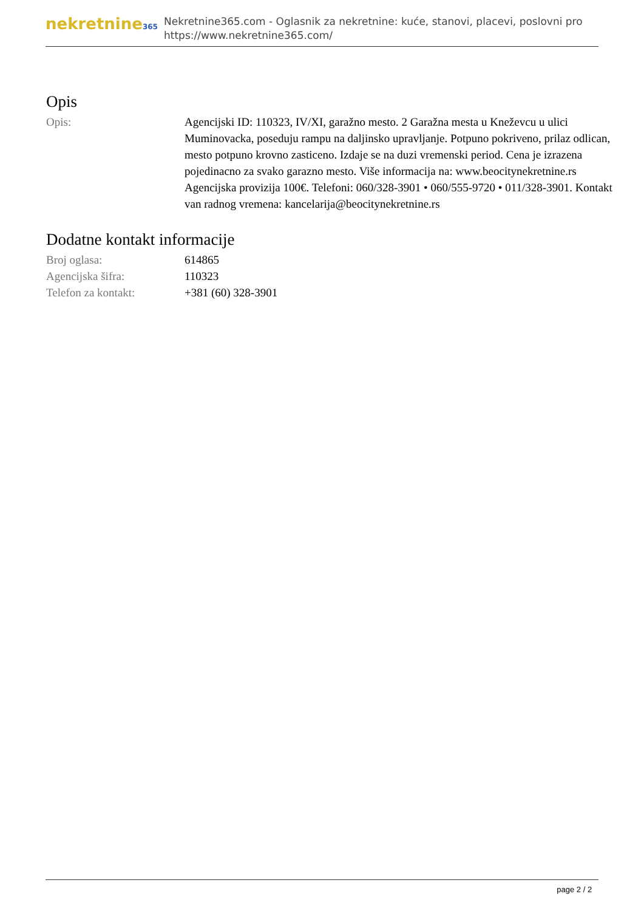nekretnine365
Nekretnine365.com - Oglasnik za nekretnine: kuće, stanovi, placevi, poslovni pro
https://www.nekretnine365.com/
Opis
| Opis: | Agencijski ID: 110323, IV/XI, garažno mesto. 2 Garažna mesta u Kneževcu u ulici Muminovacka, poseduju rampu na daljinsko upravljanje. Potpuno pokriveno, prilaz odlican, mesto potpuno krovno zasticeno. Izdaje se na duzi vremenski period. Cena je izrazena pojedinacno za svako garazno mesto. Više informacija na: www.beocitynekretnine.rs Agencijska provizija 100€. Telefoni: 060/328-3901 • 060/555-9720 • 011/328-3901. Kontakt van radnog vremena: kancelarija@beocitynekretnine.rs |
Dodatne kontakt informacije
| Broj oglasa: | 614865 |
| Agencijska šifra: | 110323 |
| Telefon za kontakt: | +381 (60) 328-3901 |
page 2 / 2